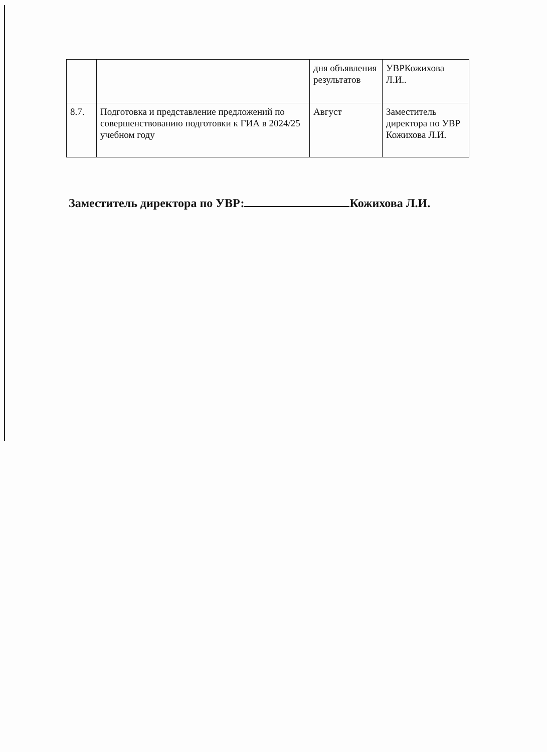| | | дня объявления результатов | УВРКожихова Л.И.. |
| 8.7. | Подготовка и представление предложений по совершенствованию подготовки к ГИА в 2024/25 учебном году | Август | Заместитель директора по УВР Кожихова Л.И. |
Заместитель директора по УВР: Кожихова Л.И.